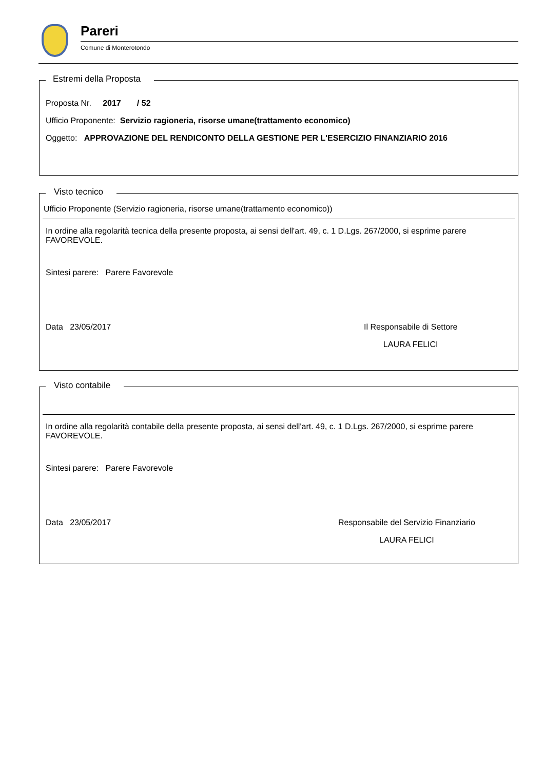Pareri
Comune di Monterotondo
Estremi della Proposta
Proposta Nr. 2017 / 52
Ufficio Proponente: Servizio ragioneria, risorse umane(trattamento economico)
Oggetto: APPROVAZIONE DEL RENDICONTO DELLA GESTIONE PER L'ESERCIZIO FINANZIARIO 2016
Visto tecnico
Ufficio Proponente (Servizio ragioneria, risorse umane(trattamento economico))
In ordine alla regolarità tecnica della presente proposta, ai sensi dell'art. 49, c. 1 D.Lgs. 267/2000, si esprime parere FAVOREVOLE.
Sintesi parere: Parere Favorevole
Data 23/05/2017 Il Responsabile di Settore
LAURA FELICI
Visto contabile
In ordine alla regolarità contabile della presente proposta, ai sensi dell'art. 49, c. 1 D.Lgs. 267/2000, si esprime parere FAVOREVOLE.
Sintesi parere: Parere Favorevole
Data 23/05/2017 Responsabile del Servizio Finanziario
LAURA FELICI